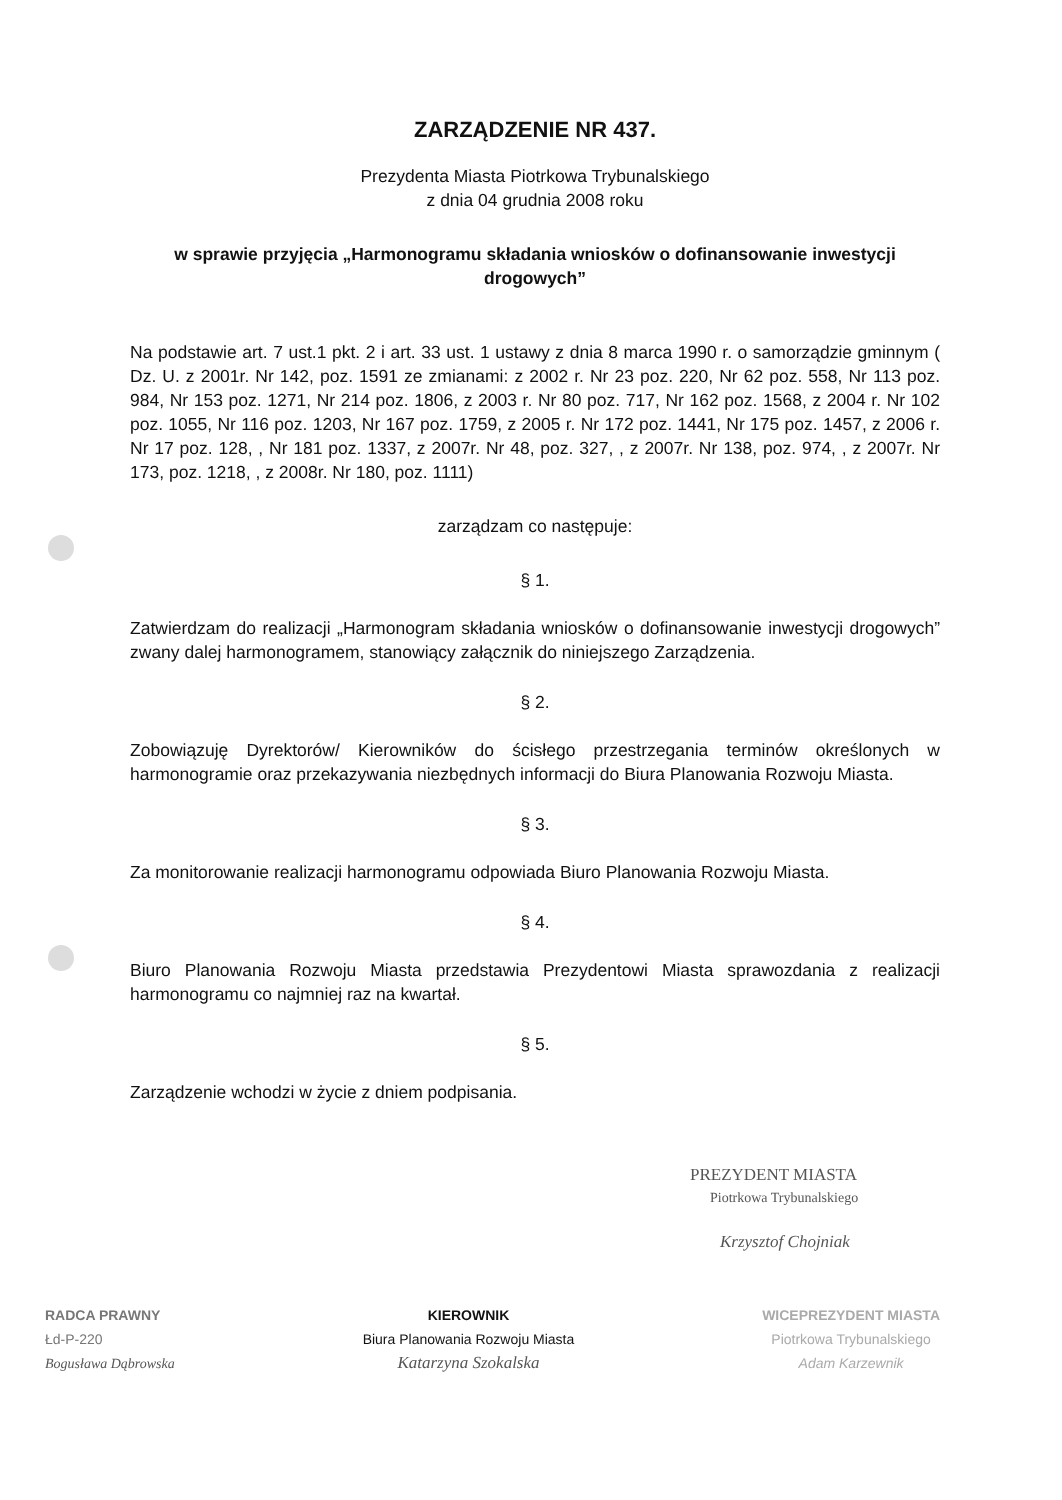ZARZĄDZENIE NR 437.
Prezydenta Miasta Piotrkowa Trybunalskiego
z dnia 04 grudnia 2008 roku
w sprawie przyjęcia „Harmonogramu składania wniosków o dofinansowanie inwestycji drogowych”
Na podstawie art. 7 ust.1 pkt. 2 i art. 33 ust. 1 ustawy z dnia 8 marca 1990 r. o samorządzie gminnym ( Dz. U. z 2001r. Nr 142, poz. 1591 ze zmianami: z 2002 r. Nr 23 poz. 220, Nr 62 poz. 558, Nr 113 poz. 984, Nr 153 poz. 1271, Nr 214 poz. 1806, z 2003 r. Nr 80 poz. 717, Nr 162 poz. 1568, z 2004 r. Nr 102 poz. 1055, Nr 116 poz. 1203, Nr 167 poz. 1759, z 2005 r. Nr 172 poz. 1441, Nr 175 poz. 1457, z 2006 r. Nr 17 poz. 128, , Nr 181 poz. 1337, z 2007r. Nr 48, poz. 327, , z 2007r. Nr 138, poz. 974, , z 2007r. Nr 173, poz. 1218, , z 2008r. Nr 180, poz. 1111)
zarządzam co następuje:
§ 1.
Zatwierdzam do realizacji „Harmonogram składania wniosków o dofinansowanie inwestycji drogowych” zwany dalej harmonogramem, stanowiący załącznik do niniejszego Zarządzenia.
§ 2.
Zobowiązuję Dyrektorów/ Kierowników do ścisłego przestrzegania terminów określonych w harmonogramie oraz przekazywania niezbędnych informacji do Biura Planowania Rozwoju Miasta.
§ 3.
Za monitorowanie realizacji harmonogramu odpowiada Biuro Planowania Rozwoju Miasta.
§ 4.
Biuro Planowania Rozwoju Miasta przedstawia Prezydentowi Miasta sprawozdania z realizacji harmonogramu co najmniej raz na kwartał.
§ 5.
Zarządzenie wchodzi w życie z dniem podpisania.
PREZYDENT MIASTA
Piotrkowa Trybunalskiego
Krzysztof Chojniak
RADCA PRAWNY
Łd-P-220
Bogusława Dąbrowska
KIEROWNIK
Biura Planowania Rozwoju Miasta
Katarzyna Szokalska
WICEPREZYDENT MIASTA
Piotrkowa Trybunalskiego
Adam Karzewnik